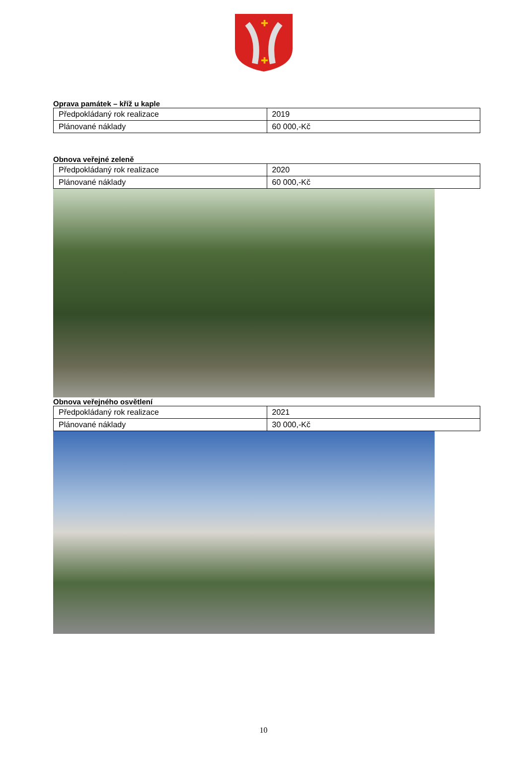✚
✚
Oprava památek – kříž u kaple
| Předpokládaný rok realizace | 2019 |
| Plánované náklady | 60 000,-Kč |
Obnova veřejné zeleně
| Předpokládaný rok realizace | 2020 |
| Plánované náklady | 60 000,-Kč |
Obnova veřejného osvětlení
| Předpokládaný rok realizace | 2021 |
| Plánované náklady | 30 000,-Kč |
10